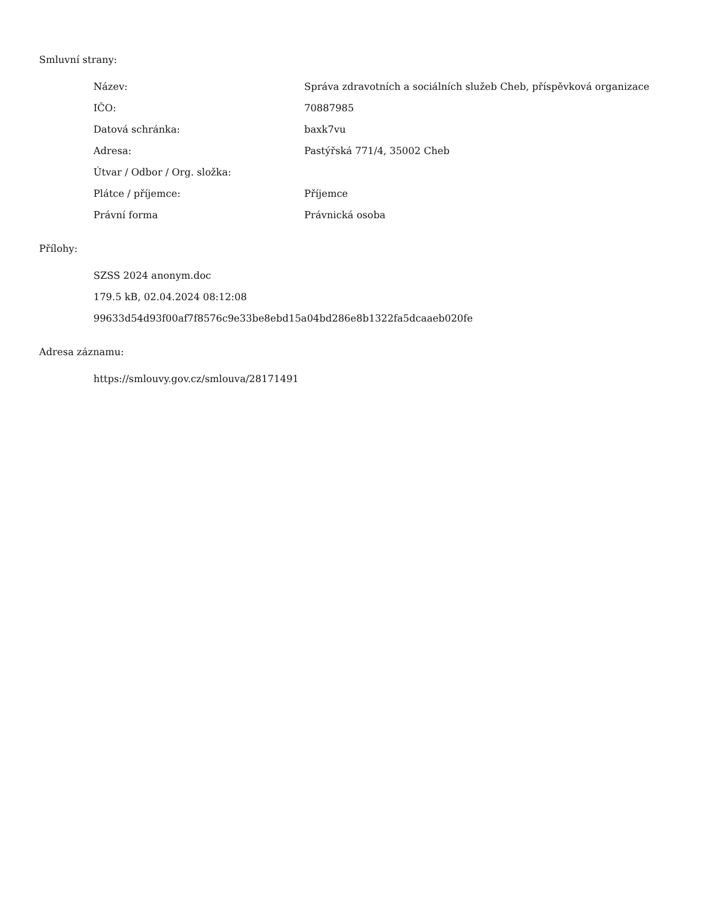Smluvní strany:
| Název: | Správa zdravotních a sociálních služeb Cheb, příspěvková organizace |
| IČO: | 70887985 |
| Datová schránka: | baxk7vu |
| Adresa: | Pastýřská 771/4, 35002 Cheb |
| Útvar / Odbor / Org. složka: | |
| Plátce / příjemce: | Příjemce |
| Právní forma | Právnická osoba |
Přílohy:
SZSS 2024 anonym.doc
179.5 kB, 02.04.2024 08:12:08
99633d54d93f00af7f8576c9e33be8ebd15a04bd286e8b1322fa5dcaaeb020fe
Adresa záznamu:
https://smlouvy.gov.cz/smlouva/28171491